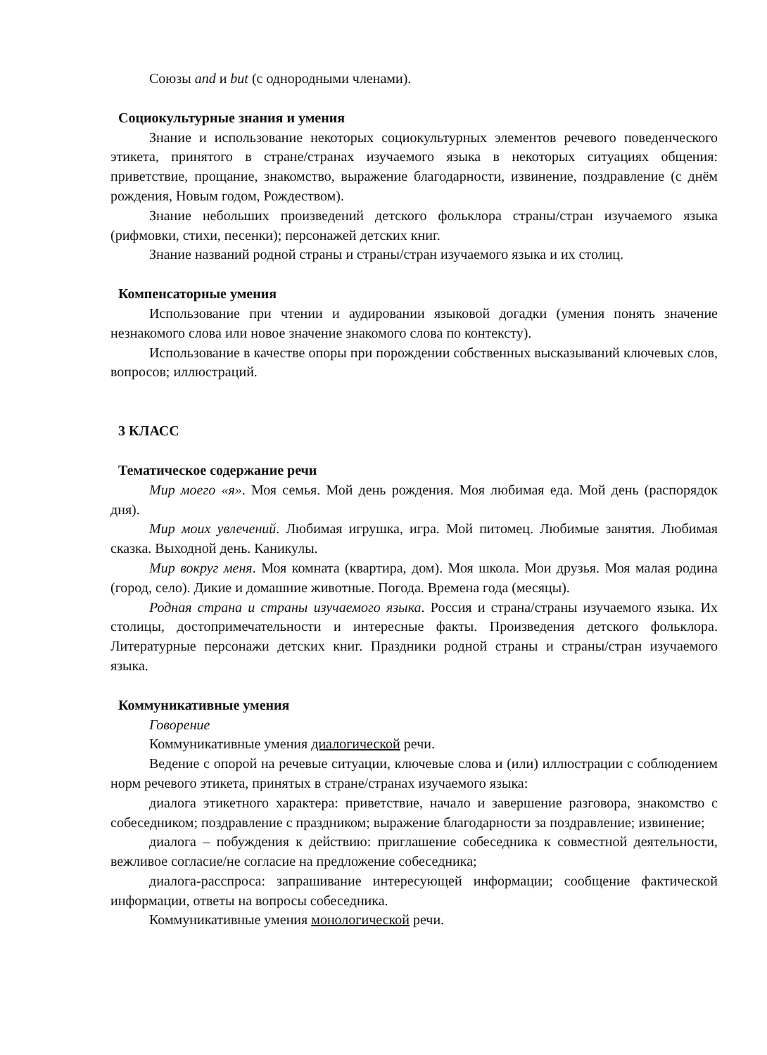Союзы and и but (с однородными членами).
Социокультурные знания и умения
Знание и использование некоторых социокультурных элементов речевого поведенческого этикета, принятого в стране/странах изучаемого языка в некоторых ситуациях общения: приветствие, прощание, знакомство, выражение благодарности, извинение, поздравление (с днём рождения, Новым годом, Рождеством).
Знание небольших произведений детского фольклора страны/стран изучаемого языка (рифмовки, стихи, песенки); персонажей детских книг.
Знание названий родной страны и страны/стран изучаемого языка и их столиц.
Компенсаторные умения
Использование при чтении и аудировании языковой догадки (умения понять значение незнакомого слова или новое значение знакомого слова по контексту).
Использование в качестве опоры при порождении собственных высказываний ключевых слов, вопросов; иллюстраций.
3 КЛАСС
Тематическое содержание речи
Мир моего «я». Моя семья. Мой день рождения. Моя любимая еда. Мой день (распорядок дня).
Мир моих увлечений. Любимая игрушка, игра. Мой питомец. Любимые занятия. Любимая сказка. Выходной день. Каникулы.
Мир вокруг меня. Моя комната (квартира, дом). Моя школа. Мои друзья. Моя малая родина (город, село). Дикие и домашние животные. Погода. Времена года (месяцы).
Родная страна и страны изучаемого языка. Россия и страна/страны изучаемого языка. Их столицы, достопримечательности и интересные факты. Произведения детского фольклора. Литературные персонажи детских книг. Праздники родной страны и страны/стран изучаемого языка.
Коммуникативные умения
Говорение
Коммуникативные умения диалогической речи.
Ведение с опорой на речевые ситуации, ключевые слова и (или) иллюстрации с соблюдением норм речевого этикета, принятых в стране/странах изучаемого языка:
диалога этикетного характера: приветствие, начало и завершение разговора, знакомство с собеседником; поздравление с праздником; выражение благодарности за поздравление; извинение;
диалога – побуждения к действию: приглашение собеседника к совместной деятельности, вежливое согласие/не согласие на предложение собеседника;
диалога-расспроса: запрашивание интересующей информации; сообщение фактической информации, ответы на вопросы собеседника.
Коммуникативные умения монологической речи.